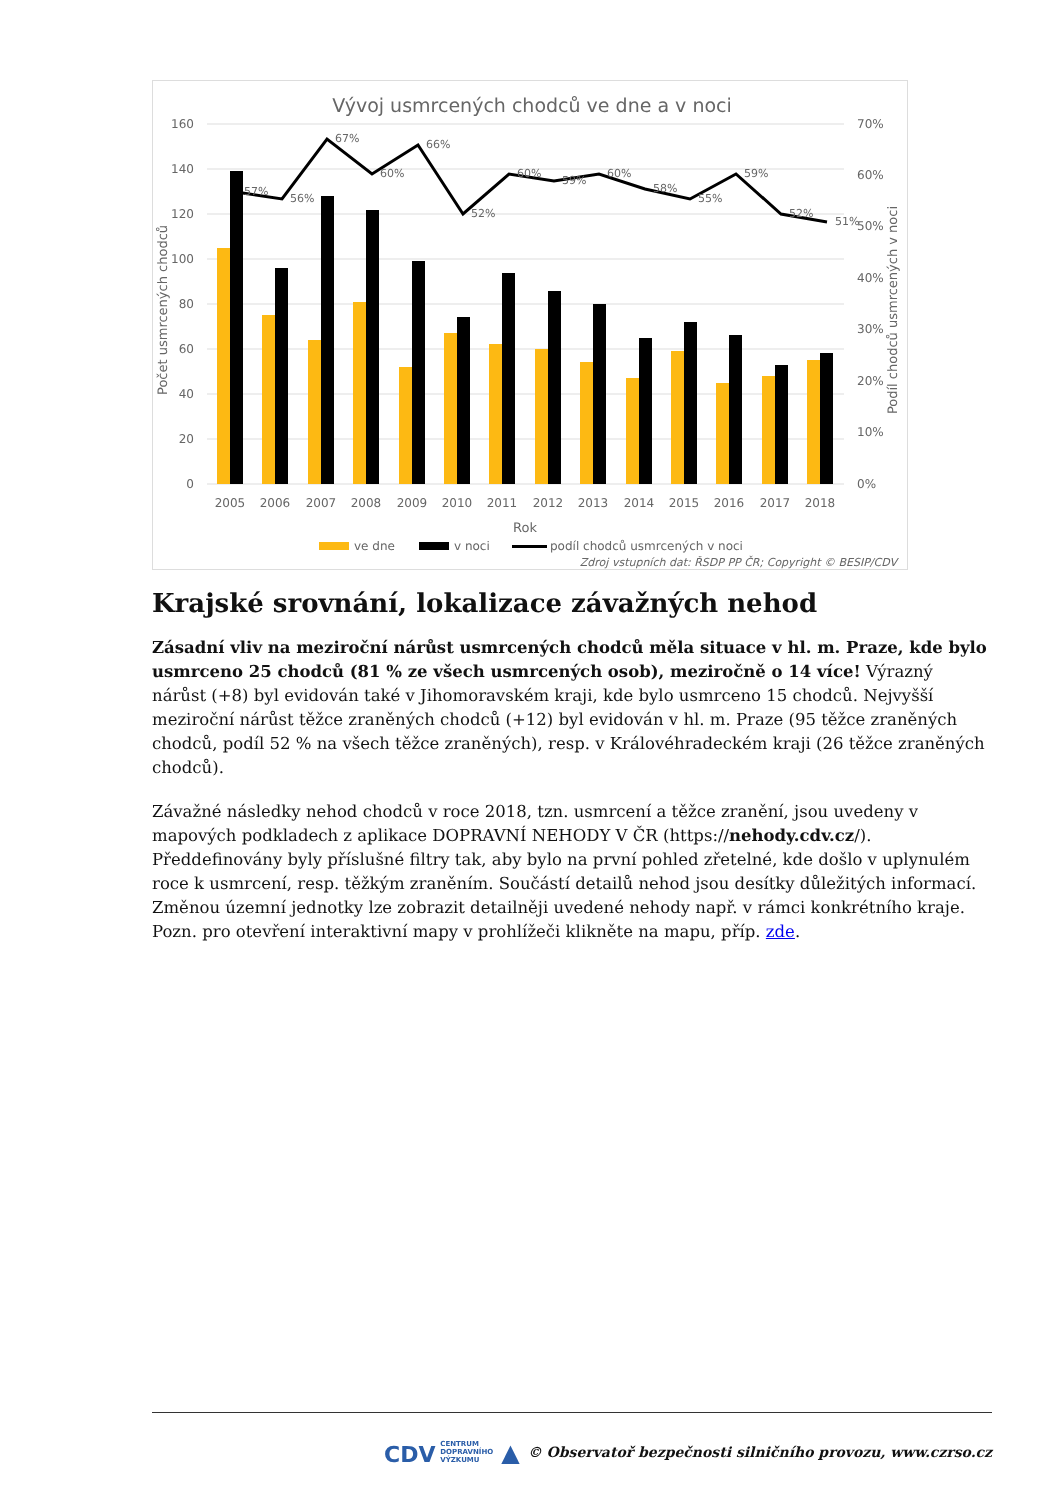Vývoj usmrcených chodců ve dne a v noci
160
140
120
100
80
60
40
20
0
70%
60%
50%
40%
30%
20%
10%
0%
Počet usmrcených chodců
Podíl chodců usmrcených v noci
57%
56%
67%
60%
66%
52%
60%
59%
60%
58%
55%
59%
52%
51%
2005
2006
2007
2008
2009
2010
2011
2012
2013
2014
2015
2016
2017
2018
Rok
ve dne
v noci
podíl chodců usmrcených v noci
Zdroj vstupních dat: ŘSDP PP ČR; Copyright © BESIP/CDV
Krajské srovnání, lokalizace závažných nehod
Zásadní vliv na meziroční nárůst usmrcených chodců měla situace v hl. m. Praze, kde bylo usmrceno 25 chodců (81 % ze všech usmrcených osob), meziročně o 14 více! Výrazný nárůst (+8) byl evidován také v Jihomoravském kraji, kde bylo usmrceno 15 chodců. Nejvyšší meziroční nárůst těžce zraněných chodců (+12) byl evidován v hl. m. Praze (95 těžce zraněných chodců, podíl 52 % na všech těžce zraněných), resp. v Královéhradeckém kraji (26 těžce zraněných chodců).
Závažné následky nehod chodců v roce 2018, tzn. usmrcení a těžce zranění, jsou uvedeny v mapových podkladech z aplikace DOPRAVNÍ NEHODY V ČR (https://nehody.cdv.cz/). Předdefinovány byly příslušné filtry tak, aby bylo na první pohled zřetelné, kde došlo v uplynulém roce k usmrcení, resp. těžkým zraněním. Součástí detailů nehod jsou desítky důležitých informací. Změnou územní jednotky lze zobrazit detailněji uvedené nehody např. v rámci konkrétního kraje. Pozn. pro otevření interaktivní mapy v prohlížeči klikněte na mapu, příp. zde.
CDV CENTRUM
DOPRAVNÍHO
VÝZKUMU ▲ © Observatoř bezpečnosti silničního provozu, www.czrso.cz